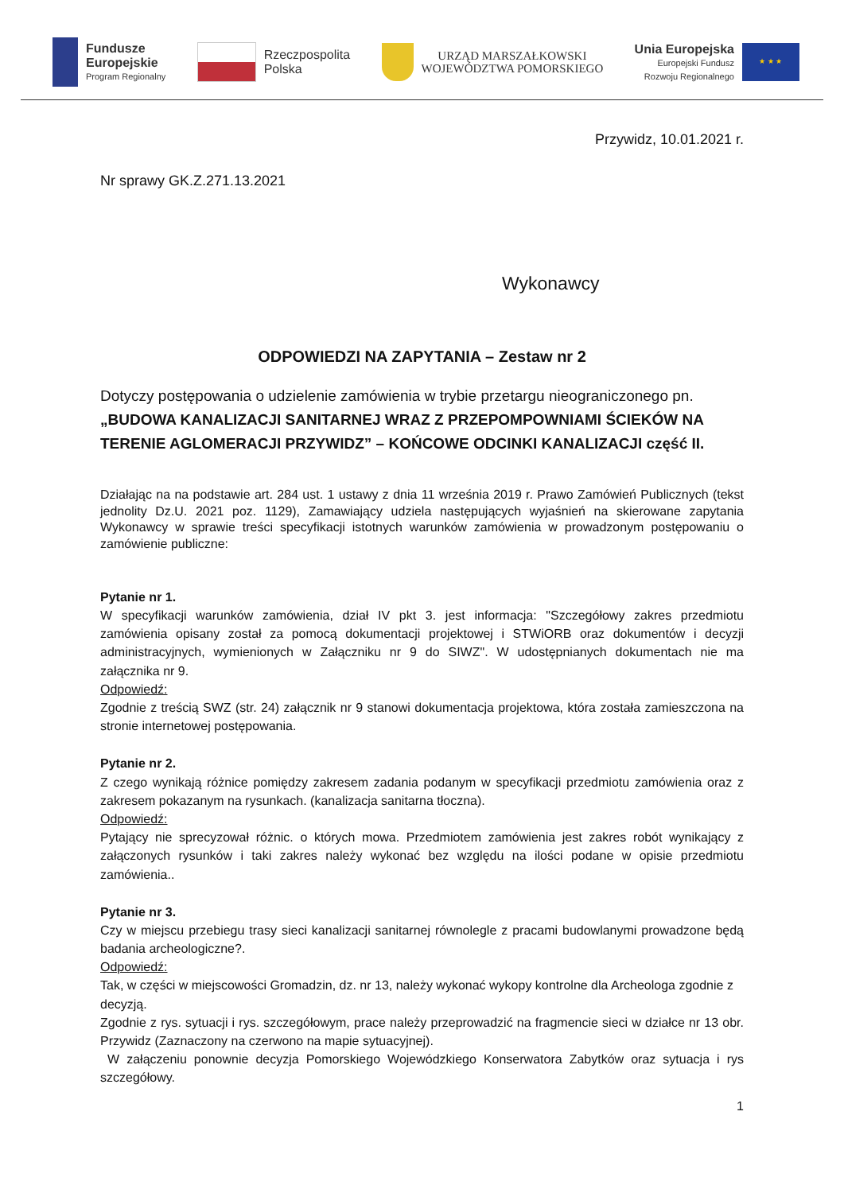Fundusze
Europejskie
Program Regionalny
Rzeczpospolita
Polska
URZĄD MARSZAŁKOWSKI
WOJEWÓDZTWA POMORSKIEGO
Unia Europejska
Europejski Fundusz
Rozwoju Regionalnego
★ ★ ★
Przywidz, 10.01.2021 r.
Nr sprawy GK.Z.271.13.2021
Wykonawcy
ODPOWIEDZI NA ZAPYTANIA – Zestaw nr 2
Dotyczy postępowania o udzielenie zamówienia w trybie przetargu nieograniczonego pn. „BUDOWA KANALIZACJI SANITARNEJ WRAZ Z PRZEPOMPOWNIAMI ŚCIEKÓW NA TERENIE AGLOMERACJI PRZYWIDZ” – KOŃCOWE ODCINKI KANALIZACJI część II.
Działając na na podstawie art. 284 ust. 1 ustawy z dnia 11 września 2019 r. Prawo Zamówień Publicznych (tekst jednolity Dz.U. 2021 poz. 1129), Zamawiający udziela następujących wyjaśnień na skierowane zapytania Wykonawcy w sprawie treści specyfikacji istotnych warunków zamówienia w prowadzonym postępowaniu o zamówienie publiczne:
Pytanie nr 1.
W specyfikacji warunków zamówienia, dział IV pkt 3. jest informacja: "Szczegółowy zakres przedmiotu zamówienia opisany został za pomocą dokumentacji projektowej i STWiORB oraz dokumentów i decyzji administracyjnych, wymienionych w Załączniku nr 9 do SIWZ". W udostępnianych dokumentach nie ma załącznika nr 9.
Odpowiedź:
Zgodnie z treścią SWZ (str. 24) załącznik nr 9 stanowi dokumentacja projektowa, która została zamieszczona na stronie internetowej postępowania.
Pytanie nr 2.
Z czego wynikają różnice pomiędzy zakresem zadania podanym w specyfikacji przedmiotu zamówienia oraz z zakresem pokazanym na rysunkach. (kanalizacja sanitarna tłoczna).
Odpowiedź:
Pytający nie sprecyzował różnic. o których mowa. Przedmiotem zamówienia jest zakres robót wynikający z załączonych rysunków i taki zakres należy wykonać bez względu na ilości podane w opisie przedmiotu zamówienia..
Pytanie nr 3.
Czy w miejscu przebiegu trasy sieci kanalizacji sanitarnej równolegle z pracami budowlanymi prowadzone będą badania archeologiczne?.
Odpowiedź:
Tak, w części w miejscowości Gromadzin, dz. nr 13, należy wykonać wykopy kontrolne dla Archeologa zgodnie z decyzją.
Zgodnie z rys. sytuacji i rys. szczegółowym, prace należy przeprowadzić na fragmencie sieci w działce nr 13 obr. Przywidz (Zaznaczony na czerwono na mapie sytuacyjnej).
W załączeniu ponownie decyzja Pomorskiego Wojewódzkiego Konserwatora Zabytków oraz sytuacja i rys szczegółowy.
1